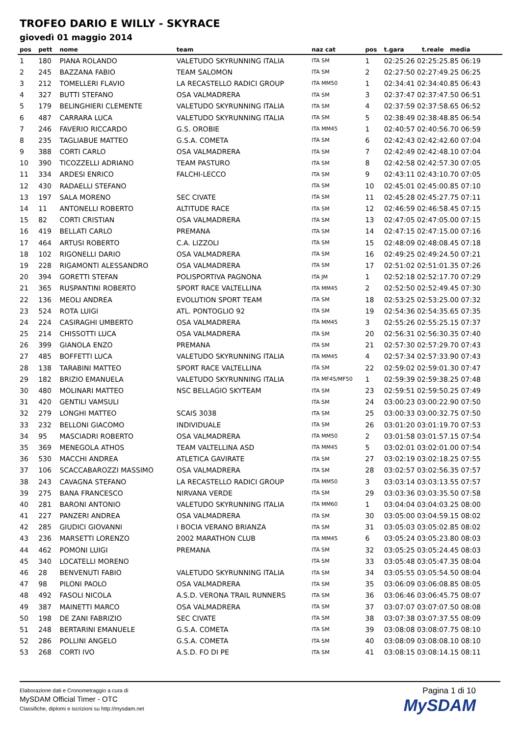TROFEO DARIO E WILLY - SKYRACE
giovedì 01 maggio 2014
| pos | pett | nome | team | naz cat | pos | t.gara | t.reale media |
| --- | --- | --- | --- | --- | --- | --- | --- |
| 1 | 180 | PIANA ROLANDO | VALETUDO SKYRUNNING ITALIA | ITA SM | 1 | 02:25:26 02:25:25.85 06:19 | |
| 2 | 245 | BAZZANA FABIO | TEAM SALOMON | ITA SM | 2 | 02:27:50 02:27:49.25 06:25 | |
| 3 | 212 | TOMELLERI FLAVIO | LA RECASTELLO RADICI GROUP | ITA MM50 | 1 | 02:34:41 02:34:40.85 06:43 | |
| 4 | 327 | BUTTI STEFANO | OSA VALMADRERA | ITA SM | 3 | 02:37:47 02:37:47.50 06:51 | |
| 5 | 179 | BELINGHIERI CLEMENTE | VALETUDO SKYRUNNING ITALIA | ITA SM | 4 | 02:37:59 02:37:58.65 06:52 | |
| 6 | 487 | CARRARA LUCA | VALETUDO SKYRUNNING ITALIA | ITA SM | 5 | 02:38:49 02:38:48.85 06:54 | |
| 7 | 246 | FAVERIO RICCARDO | G.S. OROBIE | ITA MM45 | 1 | 02:40:57 02:40:56.70 06:59 | |
| 8 | 235 | TAGLIABUE MATTEO | G.S.A. COMETA | ITA SM | 6 | 02:42:43 02:42:42.60 07:04 | |
| 9 | 388 | CORTI CARLO | OSA VALMADRERA | ITA SM | 7 | 02:42:49 02:42:48.10 07:04 | |
| 10 | 390 | TICOZZELLI ADRIANO | TEAM PASTURO | ITA SM | 8 | 02:42:58 02:42:57.30 07:05 | |
| 11 | 334 | ARDESI ENRICO | FALCHI-LECCO | ITA SM | 9 | 02:43:11 02:43:10.70 07:05 | |
| 12 | 430 | RADAELLI STEFANO | | ITA SM | 10 | 02:45:01 02:45:00.85 07:10 | |
| 13 | 197 | SALA MORENO | SEC CIVATE | ITA SM | 11 | 02:45:28 02:45:27.75 07:11 | |
| 14 | 11 | ANTONELLI ROBERTO | ALTITUDE RACE | ITA SM | 12 | 02:46:59 02:46:58.45 07:15 | |
| 15 | 82 | CORTI CRISTIAN | OSA VALMADRERA | ITA SM | 13 | 02:47:05 02:47:05.00 07:15 | |
| 16 | 419 | BELLATI CARLO | PREMANA | ITA SM | 14 | 02:47:15 02:47:15.00 07:16 | |
| 17 | 464 | ARTUSI ROBERTO | C.A. LIZZOLI | ITA SM | 15 | 02:48:09 02:48:08.45 07:18 | |
| 18 | 102 | RIGONELLI DARIO | OSA VALMADRERA | ITA SM | 16 | 02:49:25 02:49:24.50 07:21 | |
| 19 | 228 | RIGAMONTI ALESSANDRO | OSA VALMADRERA | ITA SM | 17 | 02:51:02 02:51:01.35 07:26 | |
| 20 | 394 | GORETTI STEFAN | POLISPORTIVA PAGNONA | ITA JM | 1 | 02:52:18 02:52:17.70 07:29 | |
| 21 | 365 | RUSPANTINI ROBERTO | SPORT RACE VALTELLINA | ITA MM45 | 2 | 02:52:50 02:52:49.45 07:30 | |
| 22 | 136 | MEOLI ANDREA | EVOLUTION SPORT TEAM | ITA SM | 18 | 02:53:25 02:53:25.00 07:32 | |
| 23 | 524 | ROTA LUIGI | ATL. PONTOGLIO 92 | ITA SM | 19 | 02:54:36 02:54:35.65 07:35 | |
| 24 | 224 | CASIRAGHI UMBERTO | OSA VALMADRERA | ITA MM45 | 3 | 02:55:26 02:55:25.15 07:37 | |
| 25 | 214 | CHISSOTTI LUCA | OSA VALMADRERA | ITA SM | 20 | 02:56:31 02:56:30.35 07:40 | |
| 26 | 399 | GIANOLA ENZO | PREMANA | ITA SM | 21 | 02:57:30 02:57:29.70 07:43 | |
| 27 | 485 | BOFFETTI LUCA | VALETUDO SKYRUNNING ITALIA | ITA MM45 | 4 | 02:57:34 02:57:33.90 07:43 | |
| 28 | 138 | TARABINI MATTEO | SPORT RACE VALTELLINA | ITA SM | 22 | 02:59:02 02:59:01.30 07:47 | |
| 29 | 182 | BRIZIO EMANUELA | VALETUDO SKYRUNNING ITALIA | ITA MF45/MF50 | 1 | 02:59:39 02:59:38.25 07:48 | |
| 30 | 480 | MOLINARI MATTEO | NSC BELLAGIO SKYTEAM | ITA SM | 23 | 02:59:51 02:59:50.25 07:49 | |
| 31 | 420 | GENTILI VAMSULI | | ITA SM | 24 | 03:00:23 03:00:22.90 07:50 | |
| 32 | 279 | LONGHI MATTEO | SCAIS 3038 | ITA SM | 25 | 03:00:33 03:00:32.75 07:50 | |
| 33 | 232 | BELLONI GIACOMO | INDIVIDUALE | ITA SM | 26 | 03:01:20 03:01:19.70 07:53 | |
| 34 | 95 | MASCIADRI ROBERTO | OSA VALMADRERA | ITA MM50 | 2 | 03:01:58 03:01:57.15 07:54 | |
| 35 | 369 | MENEGOLA ATHOS | TEAM VALTELLINA ASD | ITA MM45 | 5 | 03:02:01 03:02:01.00 07:54 | |
| 36 | 530 | MACCHI ANDREA | ATLETICA GAVIRATE | ITA SM | 27 | 03:02:19 03:02:18.25 07:55 | |
| 37 | 106 | SCACCABAROZZI MASSIMO | OSA VALMADRERA | ITA SM | 28 | 03:02:57 03:02:56.35 07:57 | |
| 38 | 243 | CAVAGNA STEFANO | LA RECASTELLO RADICI GROUP | ITA MM50 | 3 | 03:03:14 03:03:13.55 07:57 | |
| 39 | 275 | BANA FRANCESCO | NIRVANA VERDE | ITA SM | 29 | 03:03:36 03:03:35.50 07:58 | |
| 40 | 281 | BARONI ANTONIO | VALETUDO SKYRUNNING ITALIA | ITA MM60 | 1 | 03:04:04 03:04:03.25 08:00 | |
| 41 | 227 | PANZERI ANDREA | OSA VALMADRERA | ITA SM | 30 | 03:05:00 03:04:59.15 08:02 | |
| 42 | 285 | GIUDICI GIOVANNI | I BOCIA VERANO BRIANZA | ITA SM | 31 | 03:05:03 03:05:02.85 08:02 | |
| 43 | 236 | MARSETTI LORENZO | 2002 MARATHON CLUB | ITA MM45 | 6 | 03:05:24 03:05:23.80 08:03 | |
| 44 | 462 | POMONI LUIGI | PREMANA | ITA SM | 32 | 03:05:25 03:05:24.45 08:03 | |
| 45 | 340 | LOCATELLI MORENO | | ITA SM | 33 | 03:05:48 03:05:47.35 08:04 | |
| 46 | 28 | BENVENUTI FABIO | VALETUDO SKYRUNNING ITALIA | ITA SM | 34 | 03:05:55 03:05:54.50 08:04 | |
| 47 | 98 | PILONI PAOLO | OSA VALMADRERA | ITA SM | 35 | 03:06:09 03:06:08.85 08:05 | |
| 48 | 492 | FASOLI NICOLA | A.S.D. VERONA TRAIL RUNNERS | ITA SM | 36 | 03:06:46 03:06:45.75 08:07 | |
| 49 | 387 | MAINETTI MARCO | OSA VALMADRERA | ITA SM | 37 | 03:07:07 03:07:07.50 08:08 | |
| 50 | 198 | DE ZANI FABRIZIO | SEC CIVATE | ITA SM | 38 | 03:07:38 03:07:37.55 08:09 | |
| 51 | 248 | BERTARINI EMANUELE | G.S.A. COMETA | ITA SM | 39 | 03:08:08 03:08:07.75 08:10 | |
| 52 | 286 | POLLINI ANGELO | G.S.A. COMETA | ITA SM | 40 | 03:08:09 03:08:08.10 08:10 | |
| 53 | 268 | CORTI IVO | A.S.D. FO DI PE | ITA SM | 41 | 03:08:15 03:08:14.15 08:11 | |
Elaborazione dati e Cronometraggio a cura di
MySDAM Official Timer - OTC
Classifiche, diplomi e iscrizioni su http://mysdam.net
Pagina 1 di 10
MySDAM